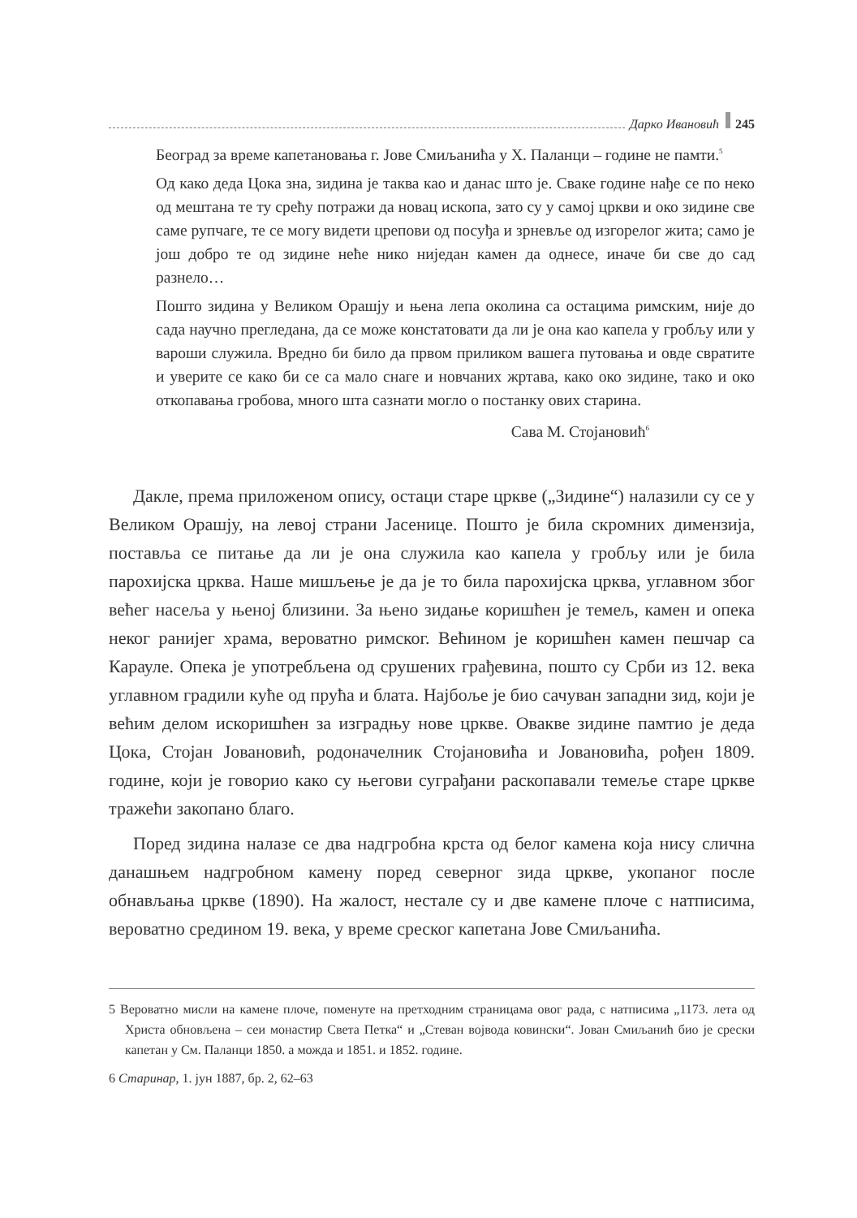Дарко Ивановић 245
Београд за време капетановања г. Јове Смиљанића у Х. Паланци – године не памти.<sup>5</sup>
Од како деда Цока зна, зидина је таква као и данас што је. Сваке године нађе се по неко од мештана те ту срећу потражи да новац ископа, зато су у самој цркви и око зидине све саме рупчаге, те се могу видети црепови од посуђа и зрневље од изгорелог жита; само је још добро те од зидине неће нико ниједан камен да однесе, иначе би све до сад разнело…
Пошто зидина у Великом Орашју и њена лепа околина са остацима римским, није до сада научно прегледана, да се може констатовати да ли је она као капела у гробљу или у вароши служила. Вредно би било да првом приликом вашега путовања и овде свратите и уверите се како би се са мало снаге и новчаних жртава, како око зидине, тако и око откопавања гробова, много шта сазнати могло о постанку ових старина.
Сава М. Стојановић<sup>6</sup>
Дакле, према приложеном опису, остаци старе цркве („Зидине“) налазили су се у Великом Орашју, на левој страни Јасенице. Пошто је била скромних димензија, поставља се питање да ли је она служила као капела у гробљу или је била парохијска црква. Наше мишљење је да је то била парохијска црква, углавном због већег насеља у њеној близини. За њено зидање коришћен је темељ, камен и опека неког ранијег храма, вероватно римског. Већином је коришћен камен пешчар са Карауле. Опека је употребљена од срушених грађевина, пошто су Срби из 12. века углавном градили куће од прућа и блата. Најбоље је био сачуван западни зид, који је већим делом искоришћен за изградњу нове цркве. Овакве зидине памтио је деда Цока, Стојан Јовановић, родоначелник Стојановића и Јовановића, рођен 1809. године, који је говорио како су његови суграђани раскопавали темеље старе цркве тражећи закопано благо.
Поред зидина налазе се два надгробна крста од белог камена која нису слична данашњем надгробном камену поред северног зида цркве, укопаног после обнављања цркве (1890). На жалост, нестале су и две камене плоче с натписима, вероватно средином 19. века, у време среског капетана Јове Смиљанића.
5 Вероватно мисли на камене плоче, поменуте на претходним страницама овог рада, с натписима „1173. лета од Христа обновљена – сеи монастир Света Петка“ и „Стеван војвода ковински“. Јован Смиљанић био је срески капетан у См. Паланци 1850. а можда и 1851. и 1852. године.
6 Старинар, 1. јун 1887, бр. 2, 62–63